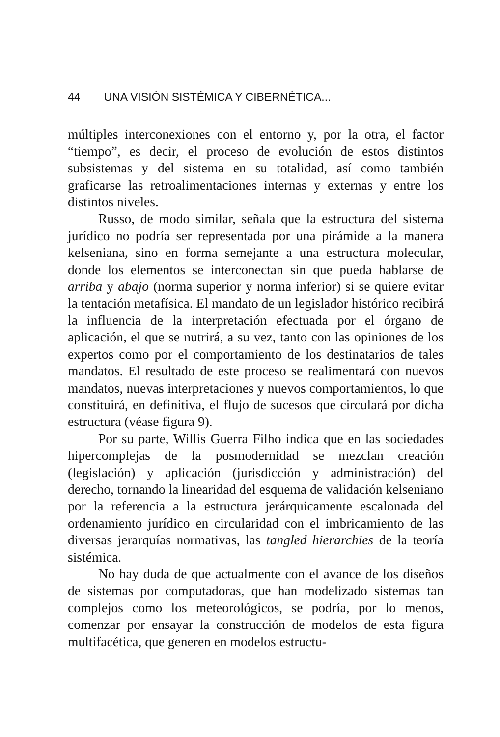44 UNA VISIÓN SISTÉMICA Y CIBERNÉTICA...
múltiples interconexiones con el entorno y, por la otra, el factor “tiempo”, es decir, el proceso de evolución de estos distintos subsistemas y del sistema en su totalidad, así como también graficarse las retroalimentaciones internas y externas y entre los distintos niveles.
Russo, de modo similar, señala que la estructura del sistema jurídico no podría ser representada por una pirámide a la manera kelseniana, sino en forma semejante a una estructura molecular, donde los elementos se interconectan sin que pueda hablarse de arriba y abajo (norma superior y norma inferior) si se quiere evitar la tentación metafísica. El mandato de un legislador histórico recibirá la influencia de la interpretación efectuada por el órgano de aplicación, el que se nutrirá, a su vez, tanto con las opiniones de los expertos como por el comportamiento de los destinatarios de tales mandatos. El resultado de este proceso se realimentará con nuevos mandatos, nuevas interpretaciones y nuevos comportamientos, lo que constituirá, en definitiva, el flujo de sucesos que circulará por dicha estructura (véase figura 9).
Por su parte, Willis Guerra Filho indica que en las sociedades hipercomplejas de la posmodernidad se mezclan creación (legislación) y aplicación (jurisdicción y administración) del derecho, tornando la linearidad del esquema de validación kelseniano por la referencia a la estructura jerárquicamente escalonada del ordenamiento jurídico en circularidad con el imbricamiento de las diversas jerarquías normativas, las tangled hierarchies de la teoría sistémica.
No hay duda de que actualmente con el avance de los diseños de sistemas por computadoras, que han modelizado sistemas tan complejos como los meteorológicos, se podría, por lo menos, comenzar por ensayar la construcción de modelos de esta figura multifacética, que generen en modelos estructu-